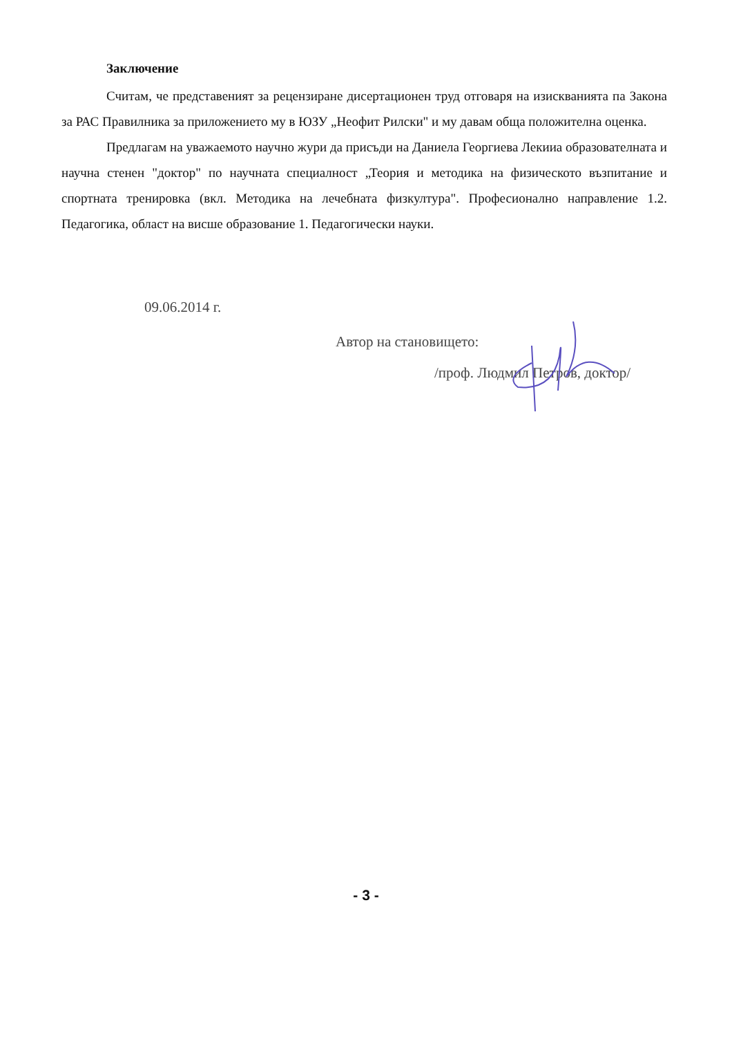Заключение
Считам, че представеният за рецензиране дисертационен труд отговаря на изискванията па Закона за РАС Правилника за приложението му в ЮЗУ „Неофит Рилски" и му давам обща положителна оценка.
Предлагам на уважаемото научно жури да присъди на Даниела Георгиева Лекииа образователната и научна стенен "доктор" по научната специалност „Теория и методика на физическото възпитание и спортната тренировка (вкл. Методика на лечебната физкултура". Професионално направление 1.2. Педагогика, област на висше образование 1. Педагогически науки.
09.06.2014 г.
Автор на становището:
/проф. Людмил Петров, доктор/
- 3 -